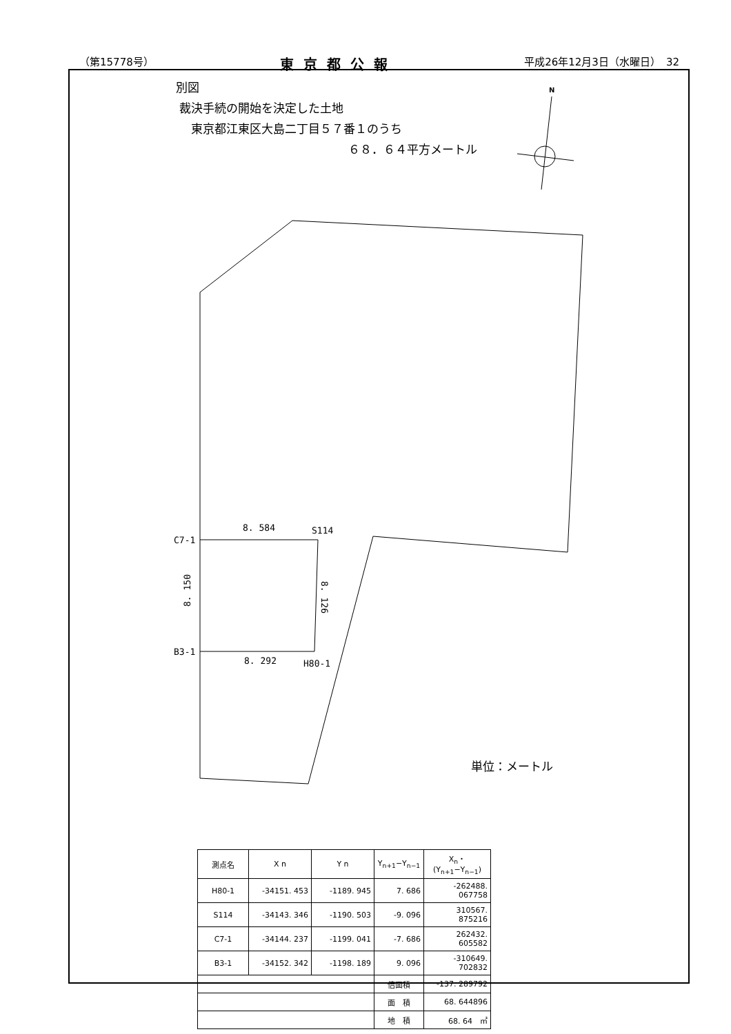（第15778号） 東京都公報 平成26年12月3日（水曜日）　32
別図
裁決手続の開始を決定した土地
東京都江東区大島二丁目５７番１のうち
６８．６４平方メートル
N
8. 584
S114
C7-1
B3-1
8. 292
H80-1
8. 150
8. 126
単位：メートル
| 測点名 | X n | Y n | Y<sub>n+1</sub>−Y<sub>n−1</sub> | X<sub>n</sub>・(Y<sub>n+1</sub>−Y<sub>n−1</sub>) |
| --- | --- | --- | --- | --- |
| H80-1 | -34151. 453 | -1189. 945 | 7. 686 | -262488. 067758 |
| S114 | -34143. 346 | -1190. 503 | -9. 096 | 310567. 875216 |
| C7-1 | -34144. 237 | -1199. 041 | -7. 686 | 262432. 605582 |
| B3-1 | -34152. 342 | -1198. 189 | 9. 096 | -310649. 702832 |
| | | | 倍面積 | -137. 289792 |
| | | | 面 積 | 68. 644896 |
| | | | 地 積 | 68. 64 ㎡ |